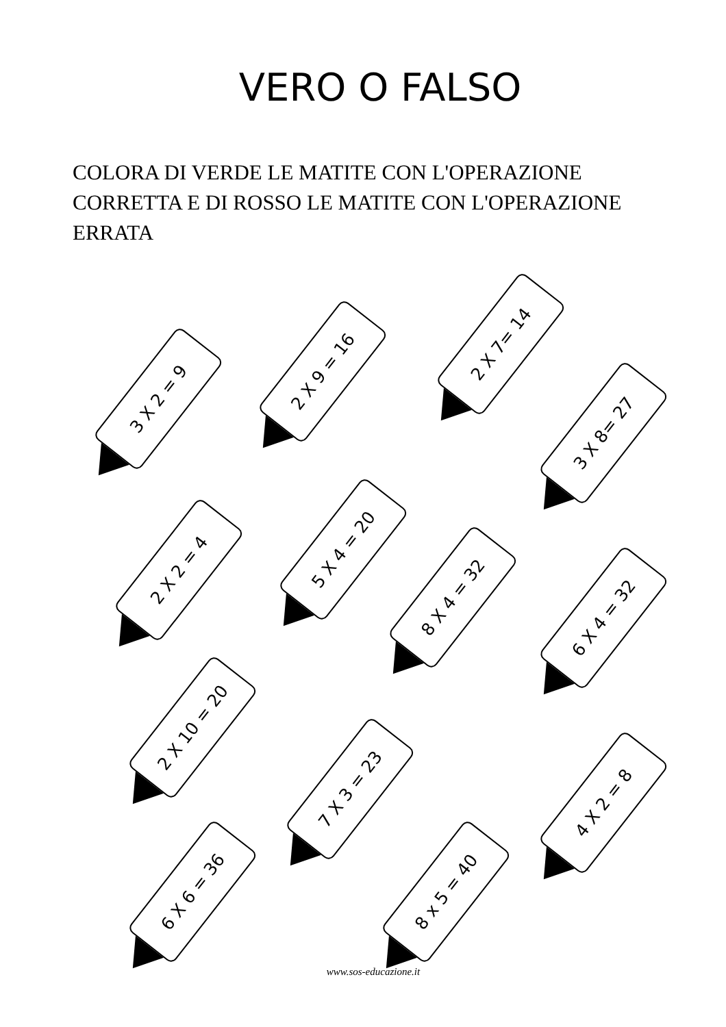VERO O FALSO
COLORA DI VERDE LE MATITE CON L'OPERAZIONE CORRETTA E DI ROSSO LE MATITE CON L'OPERAZIONE ERRATA
3 X 2 = 9
2 X 9 = 16
2 X 7= 14
3 X 8= 27
2 X 2 = 4
5 X 4 = 20
8 X 4 = 32
6 X 4 = 32
2 X 10 = 20
7 X 3 = 23
4 X 2 = 8
6 X 6 = 36 8 x 5 = 40
www.sos-educazione.it